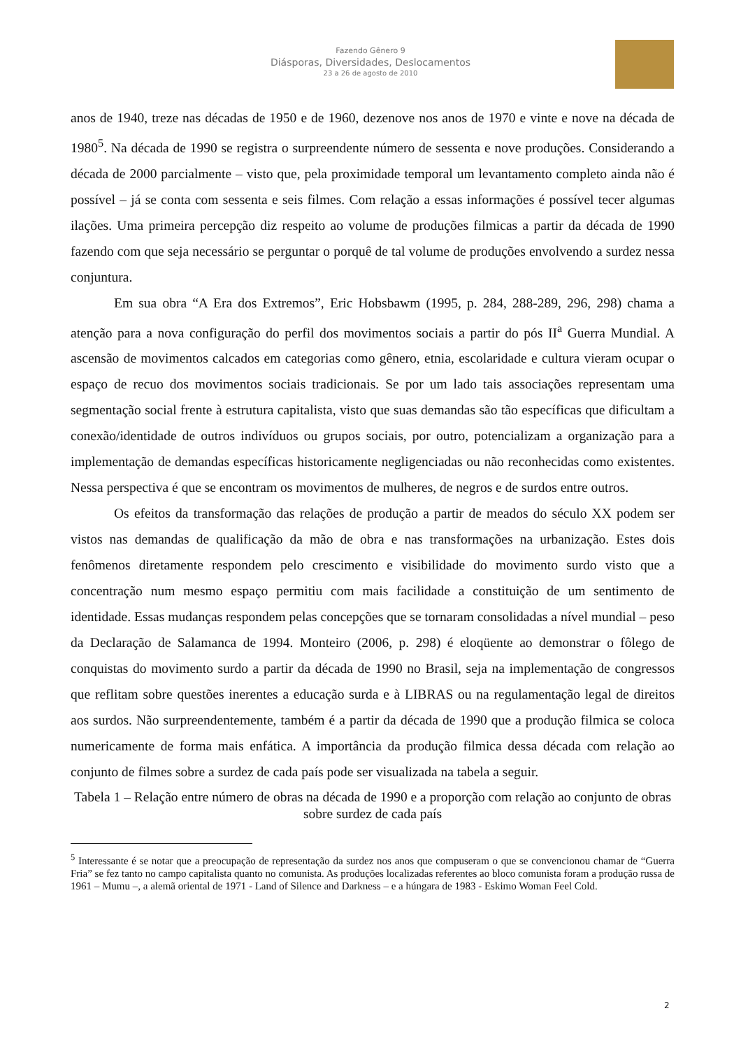Fazendo Gênero 9
Diásporas, Diversidades, Deslocamentos
23 a 26 de agosto de 2010
anos de 1940, treze nas décadas de 1950 e de 1960, dezenove nos anos de 1970 e vinte e nove na década de 1980<sup>5</sup>. Na década de 1990 se registra o surpreendente número de sessenta e nove produções. Considerando a década de 2000 parcialmente – visto que, pela proximidade temporal um levantamento completo ainda não é possível – já se conta com sessenta e seis filmes. Com relação a essas informações é possível tecer algumas ilações. Uma primeira percepção diz respeito ao volume de produções filmicas a partir da década de 1990 fazendo com que seja necessário se perguntar o porquê de tal volume de produções envolvendo a surdez nessa conjuntura.
Em sua obra “A Era dos Extremos”, Eric Hobsbawm (1995, p. 284, 288-289, 296, 298) chama a atenção para a nova configuração do perfil dos movimentos sociais a partir do pós II<sup>a</sup> Guerra Mundial. A ascensão de movimentos calcados em categorias como gênero, etnia, escolaridade e cultura vieram ocupar o espaço de recuo dos movimentos sociais tradicionais. Se por um lado tais associações representam uma segmentação social frente à estrutura capitalista, visto que suas demandas são tão específicas que dificultam a conexão/identidade de outros indivíduos ou grupos sociais, por outro, potencializam a organização para a implementação de demandas específicas historicamente negligenciadas ou não reconhecidas como existentes. Nessa perspectiva é que se encontram os movimentos de mulheres, de negros e de surdos entre outros.
Os efeitos da transformação das relações de produção a partir de meados do século XX podem ser vistos nas demandas de qualificação da mão de obra e nas transformações na urbanização. Estes dois fenômenos diretamente respondem pelo crescimento e visibilidade do movimento surdo visto que a concentração num mesmo espaço permitiu com mais facilidade a constituição de um sentimento de identidade. Essas mudanças respondem pelas concepções que se tornaram consolidadas a nível mundial – peso da Declaração de Salamanca de 1994. Monteiro (2006, p. 298) é eloqüente ao demonstrar o fôlego de conquistas do movimento surdo a partir da década de 1990 no Brasil, seja na implementação de congressos que reflitam sobre questões inerentes a educação surda e à LIBRAS ou na regulamentação legal de direitos aos surdos. Não surpreendentemente, também é a partir da década de 1990 que a produção filmica se coloca numericamente de forma mais enfática. A importância da produção filmica dessa década com relação ao conjunto de filmes sobre a surdez de cada país pode ser visualizada na tabela a seguir.
Tabela 1 – Relação entre número de obras na década de 1990 e a proporção com relação ao conjunto de obras sobre surdez de cada país
<sup>5</sup> Interessante é se notar que a preocupação de representação da surdez nos anos que compuseram o que se convencionou chamar de “Guerra Fria” se fez tanto no campo capitalista quanto no comunista. As produções localizadas referentes ao bloco comunista foram a produção russa de 1961 – Mumu –, a alemã oriental de 1971 - Land of Silence and Darkness – e a húngara de 1983 - Eskimo Woman Feel Cold.
2